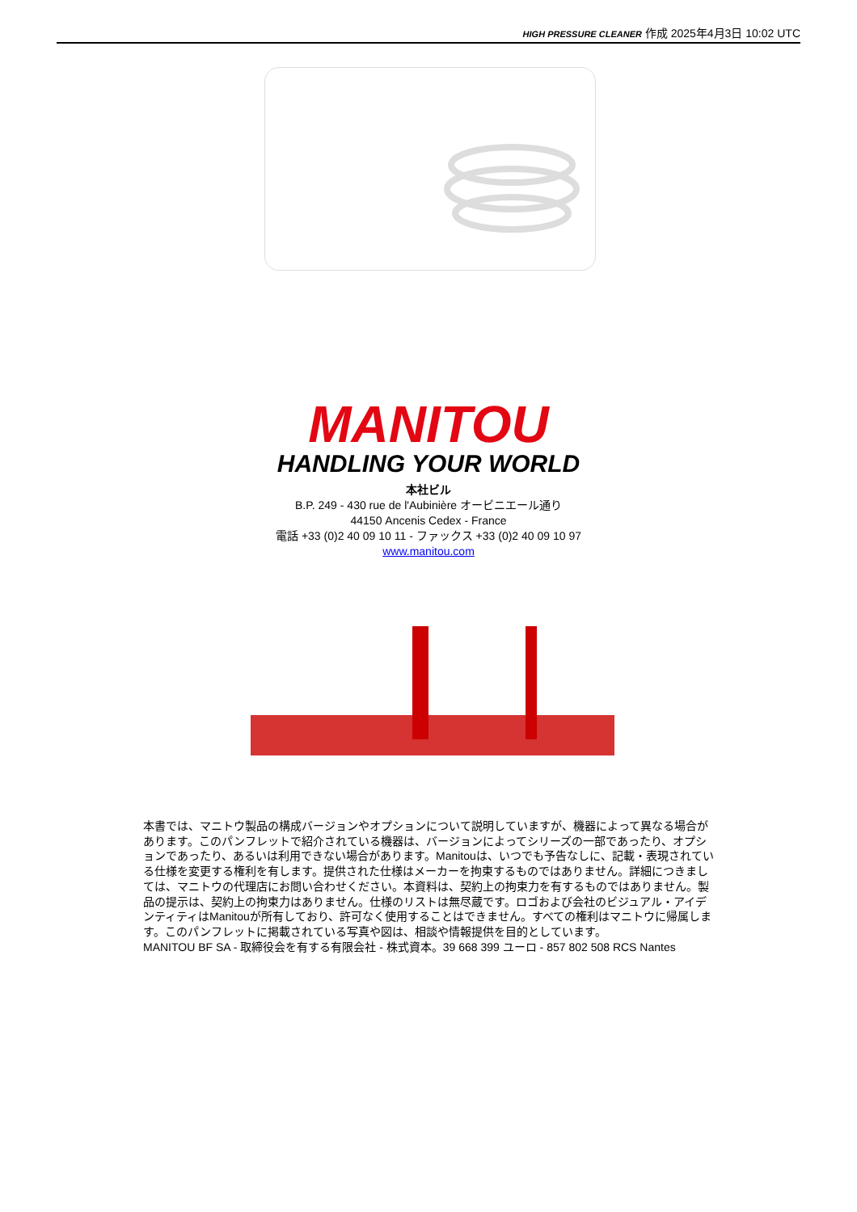HIGH PRESSURE CLEANER 作成 2025年4月3日 10:02 UTC
MANITOU
HANDLING YOUR WORLD
本社ビル
B.P. 249 - 430 rue de l'Aubinière オービニエール通り
44150 Ancenis Cedex - France
電話 +33 (0)2 40 09 10 11 - ファックス +33 (0)2 40 09 10 97
www.manitou.com
本書では、マニトウ製品の構成バージョンやオプションについて説明していますが、機器によって異なる場合があります。このパンフレットで紹介されている機器は、バージョンによってシリーズの一部であったり、オプションであったり、あるいは利用できない場合があります。Manitouは、いつでも予告なしに、記載・表現されている仕様を変更する権利を有します。提供された仕様はメーカーを拘束するものではありません。詳細につきましては、マニトウの代理店にお問い合わせください。本資料は、契約上の拘束力を有するものではありません。製品の提示は、契約上の拘束力はありません。仕様のリストは無尽蔵です。ロゴおよび会社のビジュアル・アイデンティティはManitouが所有しており、許可なく使用することはできません。すべての権利はマニトウに帰属します。このパンフレットに掲載されている写真や図は、相談や情報提供を目的としています。
MANITOU BF SA - 取締役会を有する有限会社 - 株式資本。39 668 399 ユーロ - 857 802 508 RCS Nantes